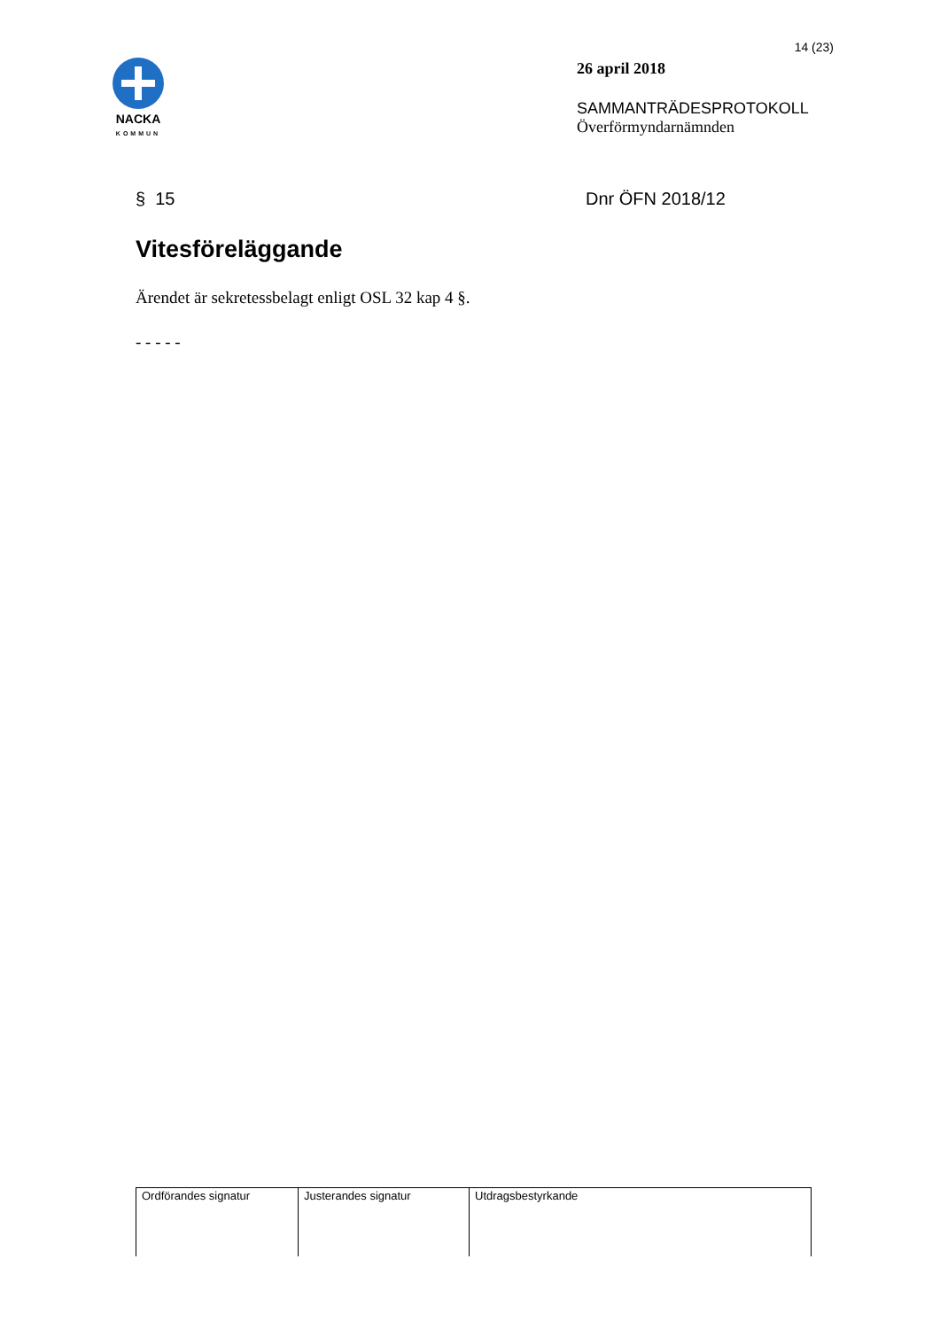NACKA
KOMMUN
14 (23)
26 april 2018
SAMMANTRÄDESPROTOKOLL
Överförmyndarnämnden
§ 15 Dnr ÖFN 2018/12
Vitesföreläggande
Ärendet är sekretessbelagt enligt OSL 32 kap 4 §.
- - - - -
| Ordförandes signatur | Justerandes signatur | Utdragsbestyrkande |